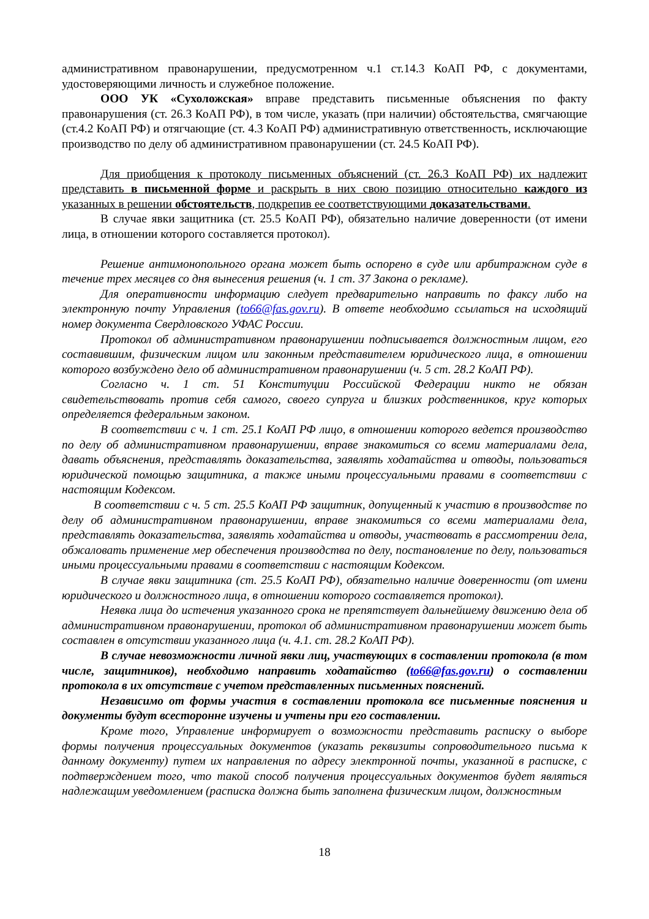административном правонарушении, предусмотренном ч.1 ст.14.3 КоАП РФ, с документами, удостоверяющими личность и служебное положение.
ООО УК «Сухоложская» вправе представить письменные объяснения по факту правонарушения (ст. 26.3 КоАП РФ), в том числе, указать (при наличии) обстоятельства, смягчающие (ст.4.2 КоАП РФ) и отягчающие (ст. 4.3 КоАП РФ) административную ответственность, исключающие производство по делу об административном правонарушении (ст. 24.5 КоАП РФ).
Для приобщения к протоколу письменных объяснений (ст. 26.3 КоАП РФ) их надлежит представить в письменной форме и раскрыть в них свою позицию относительно каждого из указанных в решении обстоятельств, подкрепив ее соответствующими доказательствами.
В случае явки защитника (ст. 25.5 КоАП РФ), обязательно наличие доверенности (от имени лица, в отношении которого составляется протокол).
Решение антимонопольного органа может быть оспорено в суде или арбитражном суде в течение трех месяцев со дня вынесения решения (ч. 1 ст. 37 Закона о рекламе).
Для оперативности информацию следует предварительно направить по факсу либо на электронную почту Управления (to66@fas.gov.ru). В ответе необходимо ссылаться на исходящий номер документа Свердловского УФАС России.
Протокол об административном правонарушении подписывается должностным лицом, его составившим, физическим лицом или законным представителем юридического лица, в отношении которого возбуждено дело об административном правонарушении (ч. 5 ст. 28.2 КоАП РФ).
Согласно ч. 1 ст. 51 Конституции Российской Федерации никто не обязан свидетельствовать против себя самого, своего супруга и близких родственников, круг которых определяется федеральным законом.
В соответствии с ч. 1 ст. 25.1 КоАП РФ лицо, в отношении которого ведется производство по делу об административном правонарушении, вправе знакомиться со всеми материалами дела, давать объяснения, представлять доказательства, заявлять ходатайства и отводы, пользоваться юридической помощью защитника, а также иными процессуальными правами в соответствии с настоящим Кодексом.
В соответствии с ч. 5 ст. 25.5 КоАП РФ защитник, допущенный к участию в производстве по делу об административном правонарушении, вправе знакомиться со всеми материалами дела, представлять доказательства, заявлять ходатайства и отводы, участвовать в рассмотрении дела, обжаловать применение мер обеспечения производства по делу, постановление по делу, пользоваться иными процессуальными правами в соответствии с настоящим Кодексом.
В случае явки защитника (ст. 25.5 КоАП РФ), обязательно наличие доверенности (от имени юридического и должностного лица, в отношении которого составляется протокол).
Неявка лица до истечения указанного срока не препятствует дальнейшему движению дела об административном правонарушении, протокол об административном правонарушении может быть составлен в отсутствии указанного лица (ч. 4.1. ст. 28.2 КоАП РФ).
В случае невозможности личной явки лиц, участвующих в составлении протокола (в том числе, защитников), необходимо направить ходатайство (to66@fas.gov.ru) о составлении протокола в их отсутствие с учетом представленных письменных пояснений.
Независимо от формы участия в составлении протокола все письменные пояснения и документы будут всесторонне изучены и учтены при его составлении.
Кроме того, Управление информирует о возможности представить расписку о выборе формы получения процессуальных документов (указать реквизиты сопроводительного письма к данному документу) путем их направления по адресу электронной почты, указанной в расписке, с подтверждением того, что такой способ получения процессуальных документов будет являться надлежащим уведомлением (расписка должна быть заполнена физическим лицом, должностным
18